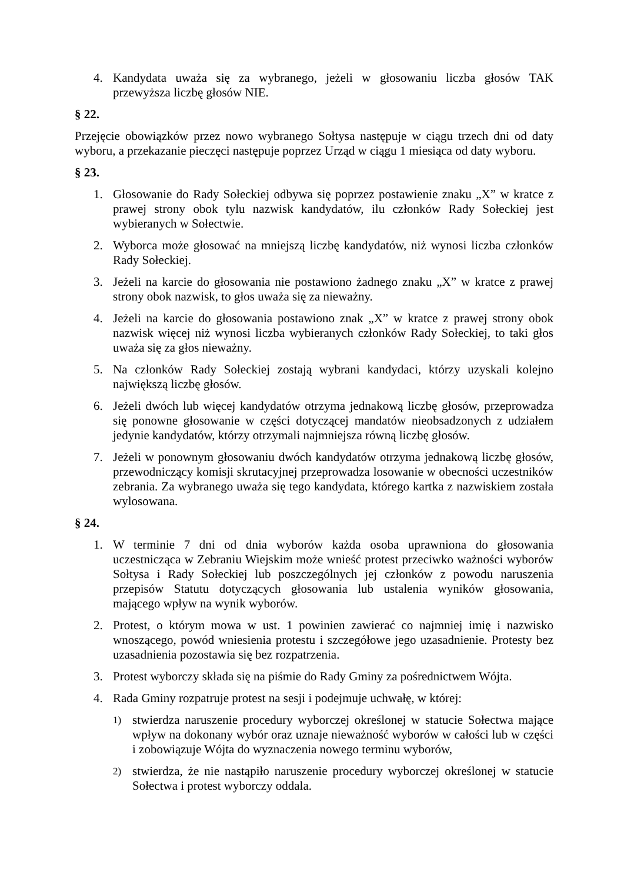4. Kandydata uważa się za wybranego, jeżeli w głosowaniu liczba głosów TAK przewyższa liczbę głosów NIE.
§ 22.
Przejęcie obowiązków przez nowo wybranego Sołtysa następuje w ciągu trzech dni od daty wyboru, a przekazanie pieczęci następuje poprzez Urząd w ciągu 1 miesiąca od daty wyboru.
§ 23.
1. Głosowanie do Rady Sołeckiej odbywa się poprzez postawienie znaku „X” w kratce z prawej strony obok tylu nazwisk kandydatów, ilu członków Rady Sołeckiej jest wybieranych w Sołectwie.
2. Wyborca może głosować na mniejszą liczbę kandydatów, niż wynosi liczba członków Rady Sołeckiej.
3. Jeżeli na karcie do głosowania nie postawiono żadnego znaku „X” w kratce z prawej strony obok nazwisk, to głos uważa się za nieważny.
4. Jeżeli na karcie do głosowania postawiono znak „X” w kratce z prawej strony obok nazwisk więcej niż wynosi liczba wybieranych członków Rady Sołeckiej, to taki głos uważa się za głos nieważny.
5. Na członków Rady Sołeckiej zostają wybrani kandydaci, którzy uzyskali kolejno największą liczbę głosów.
6. Jeżeli dwóch lub więcej kandydatów otrzyma jednakową liczbę głosów, przeprowadza się ponowne głosowanie w części dotyczącej mandatów nieobsadzonych z udziałem jedynie kandydatów, którzy otrzymali najmniejsza równą liczbę głosów.
7. Jeżeli w ponownym głosowaniu dwóch kandydatów otrzyma jednakową liczbę głosów, przewodniczący komisji skrutacyjnej przeprowadza losowanie w obecności uczestników zebrania. Za wybranego uważa się tego kandydata, którego kartka z nazwiskiem została wylosowana.
§ 24.
1. W terminie 7 dni od dnia wyborów każda osoba uprawniona do głosowania uczestnicząca w Zebraniu Wiejskim może wnieść protest przeciwko ważności wyborów Sołtysa i Rady Sołeckiej lub poszczególnych jej członków z powodu naruszenia przepisów Statutu dotyczących głosowania lub ustalenia wyników głosowania, mającego wpływ na wynik wyborów.
2. Protest, o którym mowa w ust. 1 powinien zawierać co najmniej imię i nazwisko wnoszącego, powód wniesienia protestu i szczegółowe jego uzasadnienie. Protesty bez uzasadnienia pozostawia się bez rozpatrzenia.
3. Protest wyborczy składa się na piśmie do Rady Gminy za pośrednictwem Wójta.
4. Rada Gminy rozpatruje protest na sesji i podejmuje uchwałę, w której:
1) stwierdza naruszenie procedury wyborczej określonej w statucie Sołectwa mające wpływ na dokonany wybór oraz uznaje nieważność wyborów w całości lub w części i zobowiązuje Wójta do wyznaczenia nowego terminu wyborów,
2) stwierdza, że nie nastąpiło naruszenie procedury wyborczej określonej w statucie Sołectwa i protest wyborczy oddala.